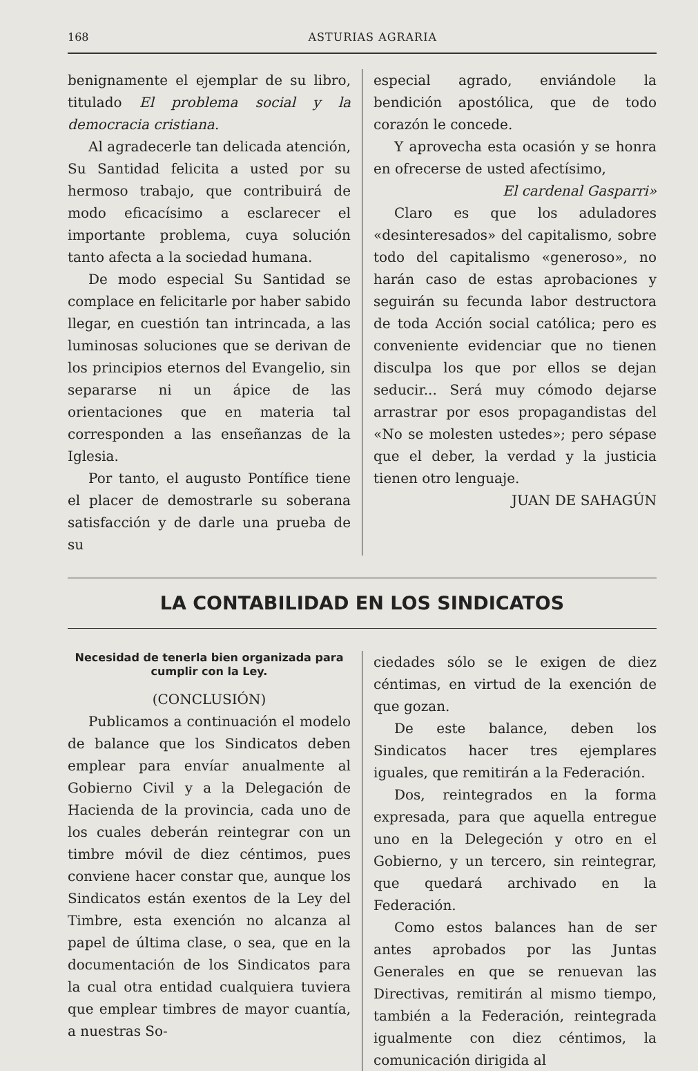168 ASTURIAS AGRARIA
benignamente el ejemplar de su libro, titulado El problema social y la democracia cristiana.
Al agradecerle tan delicada atención, Su Santidad felicita a usted por su hermoso trabajo, que contribuirá de modo eficacísimo a esclarecer el importante problema, cuya solución tanto afecta a la sociedad humana.
De modo especial Su Santidad se complace en felicitarle por haber sabido llegar, en cuestión tan intrincada, a las luminosas soluciones que se derivan de los principios eternos del Evangelio, sin separarse ni un ápice de las orientaciones que en materia tal corresponden a las enseñanzas de la Iglesia.
Por tanto, el augusto Pontífice tiene el placer de demostrarle su soberana satisfacción y de darle una prueba de su
especial agrado, enviándole la bendición apostólica, que de todo corazón le concede.
Y aprovecha esta ocasión y se honra en ofrecerse de usted afectísimo,
El cardenal Gasparri»
Claro es que los aduladores «desinteresados» del capitalismo, sobre todo del capitalismo «generoso», no harán caso de estas aprobaciones y seguirán su fecunda labor destructora de toda Acción social católica; pero es conveniente evidenciar que no tienen disculpa los que por ellos se dejan seducir... Será muy cómodo dejarse arrastrar por esos propagandistas del «No se molesten ustedes»; pero sépase que el deber, la verdad y la justicia tienen otro lenguaje.
JUAN DE SAHAGÚN
LA CONTABILIDAD EN LOS SINDICATOS
Necesidad de tenerla bien organizada para cumplir con la Ley.
(CONCLUSIÓN)
Publicamos a continuación el modelo de balance que los Sindicatos deben emplear para envíar anualmente al Gobierno Civil y a la Delegación de Hacienda de la provincia, cada uno de los cuales deberán reintegrar con un timbre móvil de diez céntimos, pues conviene hacer constar que, aunque los Sindicatos están exentos de la Ley del Timbre, esta exención no alcanza al papel de última clase, o sea, que en la documentación de los Sindicatos para la cual otra entidad cualquiera tuviera que emplear timbres de mayor cuantía, a nuestras So-
ciedades sólo se le exigen de diez céntimas, en virtud de la exención de que gozan.
De este balance, deben los Sindicatos hacer tres ejemplares iguales, que remitirán a la Federación.
Dos, reintegrados en la forma expresada, para que aquella entregue uno en la Delegeción y otro en el Gobierno, y un tercero, sin reintegrar, que quedará archivado en la Federación.
Como estos balances han de ser antes aprobados por las Juntas Generales en que se renuevan las Directivas, remitirán al mismo tiempo, también a la Federación, reintegrada igualmente con diez céntimos, la comunicación dirigida al